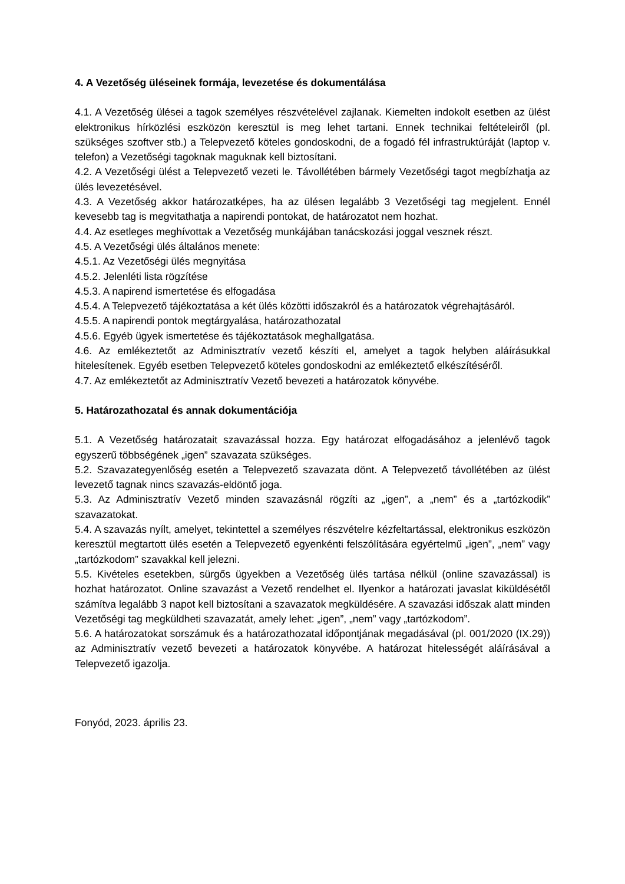4. A Vezetőség üléseinek formája, levezetése és dokumentálása
4.1. A Vezetőség ülései a tagok személyes részvételével zajlanak. Kiemelten indokolt esetben az ülést elektronikus hírközlési eszközön keresztül is meg lehet tartani. Ennek technikai feltételeiről (pl. szükséges szoftver stb.) a Telepvezető köteles gondoskodni, de a fogadó fél infrastruktúráját (laptop v. telefon) a Vezetőségi tagoknak maguknak kell biztosítani.
4.2. A Vezetőségi ülést a Telepvezető vezeti le. Távollétében bármely Vezetőségi tagot megbízhatja az ülés levezetésével.
4.3. A Vezetőség akkor határozatképes, ha az ülésen legalább 3 Vezetőségi tag megjelent. Ennél kevesebb tag is megvitathatja a napirendi pontokat, de határozatot nem hozhat.
4.4. Az esetleges meghívottak a Vezetőség munkájában tanácskozási joggal vesznek részt.
4.5. A Vezetőségi ülés általános menete:
4.5.1. Az Vezetőségi ülés megnyitása
4.5.2. Jelenléti lista rögzítése
4.5.3. A napirend ismertetése és elfogadása
4.5.4. A Telepvezető tájékoztatása a két ülés közötti időszakról és a határozatok végrehajtásáról.
4.5.5. A napirendi pontok megtárgyalása, határozathozatal
4.5.6. Egyéb ügyek ismertetése és tájékoztatások meghallgatása.
4.6. Az emlékeztetőt az Adminisztratív vezető készíti el, amelyet a tagok helyben aláírásukkal hitelesítenek. Egyéb esetben Telepvezető köteles gondoskodni az emlékeztető elkészítéséről.
4.7. Az emlékeztetőt az Adminisztratív Vezető bevezeti a határozatok könyvébe.
5. Határozathozatal és annak dokumentációja
5.1. A Vezetőség határozatait szavazással hozza. Egy határozat elfogadásához a jelenlévő tagok egyszerű többségének „igen” szavazata szükséges.
5.2. Szavazategyenlőség esetén a Telepvezető szavazata dönt. A Telepvezető távollétében az ülést levezető tagnak nincs szavazás-eldöntő joga.
5.3. Az Adminisztratív Vezető minden szavazásnál rögzíti az „igen”, a „nem” és a „tartózkodik” szavazatokat.
5.4. A szavazás nyílt, amelyet, tekintettel a személyes részvételre kézfeltartással, elektronikus eszközön keresztül megtartott ülés esetén a Telepvezető egyenkénti felszólítására egyértelmű „igen”, „nem” vagy „tartózkodom” szavakkal kell jelezni.
5.5. Kivételes esetekben, sürgős ügyekben a Vezetőség ülés tartása nélkül (online szavazással) is hozhat határozatot. Online szavazást a Vezető rendelhet el. Ilyenkor a határozati javaslat kiküldésétől számítva legalább 3 napot kell biztosítani a szavazatok megküldésére. A szavazási időszak alatt minden Vezetőségi tag megküldheti szavazatát, amely lehet: „igen”, „nem” vagy „tartózkodom”.
5.6. A határozatokat sorszámuk és a határozathozatal időpontjának megadásával (pl. 001/2020 (IX.29)) az Adminisztratív vezető bevezeti a határozatok könyvébe. A határozat hitelességét aláírásával a Telepvezető igazolja.
Fonyód, 2023. április 23.